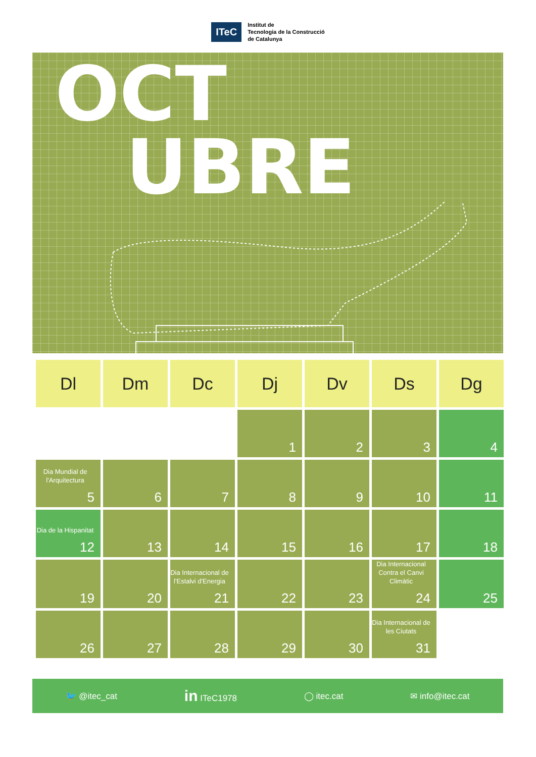ITeC
Institut de
Tecnologia de la Construcció
de Catalunya
OCT
UBRE
| Dl | Dm | Dc | Dj | Dv | Ds | Dg |
| --- | --- | --- | --- | --- | --- | --- |
| | | | 1 | 2 | 3 | 4 |
| Dia Mundial de l'Arquitectura 5 | 6 | 7 | 8 | 9 | 10 | 11 |
| Dia de la Hispanitat 12 | 13 | 14 | 15 | 16 | 17 | 18 |
| 19 | 20 | Dia Internacional de l'Estalvi d'Energia 21 | 22 | 23 | Dia Internacional Contra el Canvi Climàtic 24 | 25 |
| 26 | 27 | 28 | 29 | 30 | Dia Internacional de les Ciutats 31 | |
🐦 @itec_cat in ITeC1978 ◯ itec.cat ✉ info@itec.cat